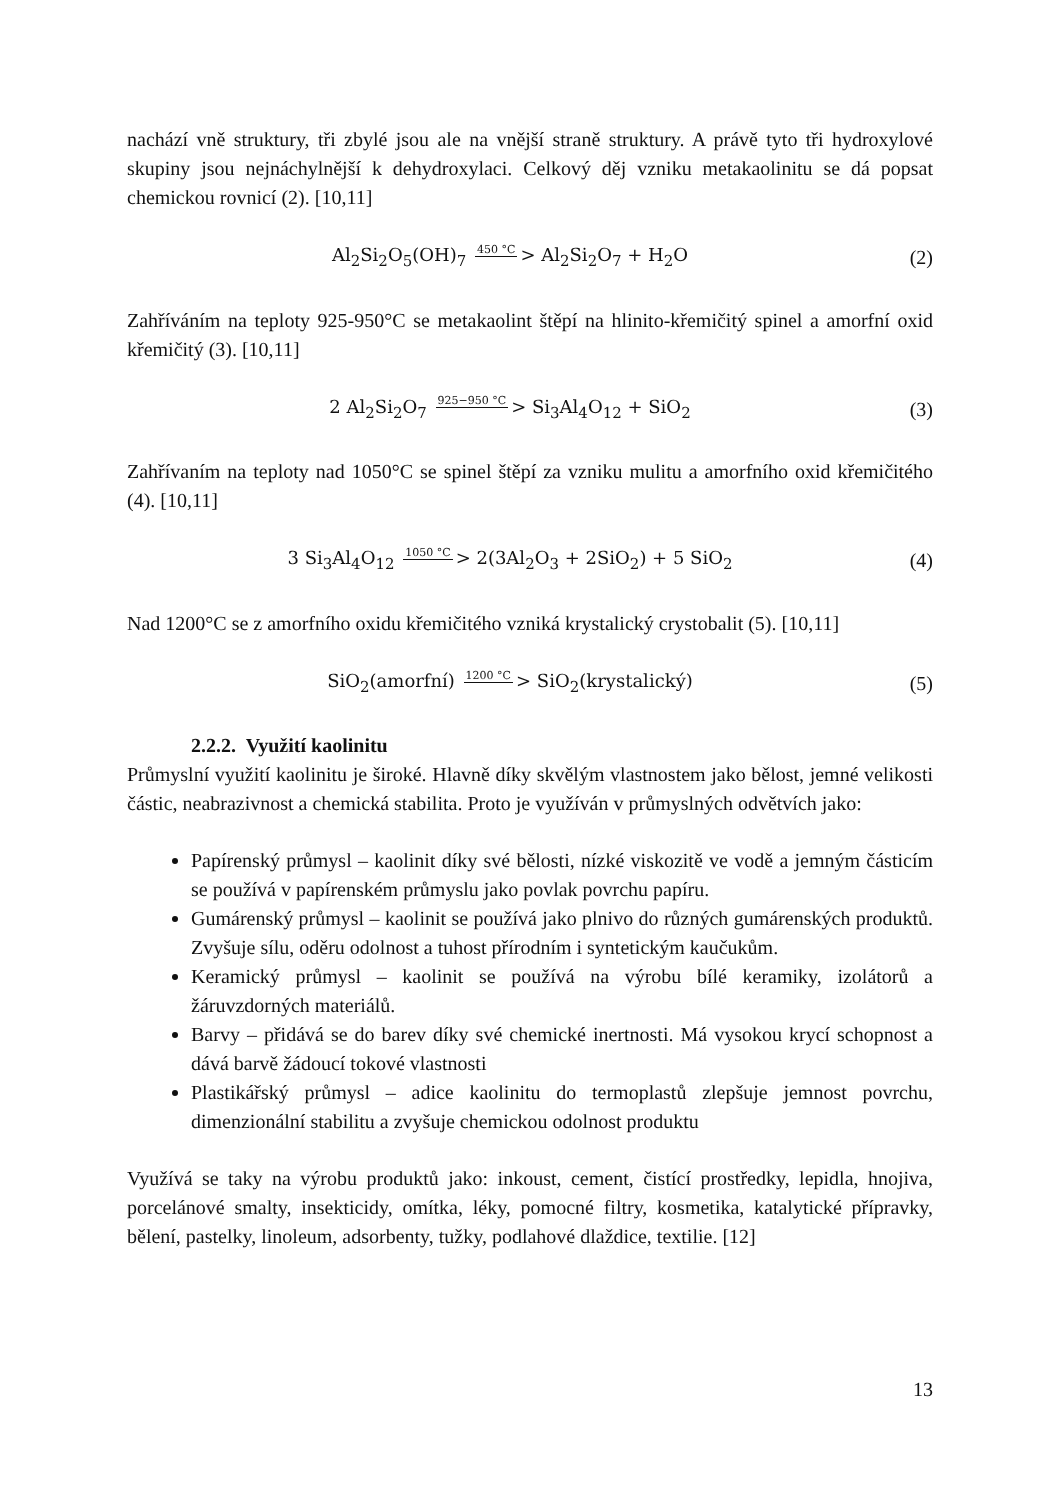nachází vně struktury, tři zbylé jsou ale na vnější straně struktury. A právě tyto tři hydroxylové skupiny jsou nejnáchylnější k dehydroxylaci. Celkový děj vzniku metakaolinitu se dá popsat chemickou rovnicí (2). [10,11]
Al<sub>2</sub>Si<sub>2</sub>O<sub>5</sub>(OH)<sub>7</sub> 450 °C > Al<sub>2</sub>Si<sub>2</sub>O<sub>7</sub> + H<sub>2</sub>O (2)
Zahříváním na teploty 925-950°C se metakaolint štěpí na hlinito-křemičitý spinel a amorfní oxid křemičitý (3). [10,11]
2 Al<sub>2</sub>Si<sub>2</sub>O<sub>7</sub> 925−950 °C > Si<sub>3</sub>Al<sub>4</sub>O<sub>12</sub> + SiO<sub>2</sub> (3)
Zahřívaním na teploty nad 1050°C se spinel štěpí za vzniku mulitu a amorfního oxid křemičitého (4). [10,11]
3 Si<sub>3</sub>Al<sub>4</sub>O<sub>12</sub> 1050 °C > 2(3Al<sub>2</sub>O<sub>3</sub> + 2SiO<sub>2</sub>) + 5 SiO<sub>2</sub> (4)
Nad 1200°C se z amorfního oxidu křemičitého vzniká krystalický crystobalit (5). [10,11]
SiO<sub>2</sub>(amorfní) 1200 °C > SiO<sub>2</sub>(krystalický) (5)
2.2.2. Využití kaolinitu
Průmyslní využití kaolinitu je široké. Hlavně díky skvělým vlastnostem jako bělost, jemné velikosti částic, neabrazivnost a chemická stabilita. Proto je využíván v průmyslných odvětvích jako:
Papírenský průmysl – kaolinit díky své bělosti, nízké viskozitě ve vodě a jemným částicím se používá v papírenském průmyslu jako povlak povrchu papíru.
Gumárenský průmysl – kaolinit se používá jako plnivo do různých gumárenských produktů. Zvyšuje sílu, oděru odolnost a tuhost přírodním i syntetickým kaučukům.
Keramický průmysl – kaolinit se používá na výrobu bílé keramiky, izolátorů a žáruvzdorných materiálů.
Barvy – přidává se do barev díky své chemické inertnosti. Má vysokou krycí schopnost a dává barvě žádoucí tokové vlastnosti
Plastikářský průmysl – adice kaolinitu do termoplastů zlepšuje jemnost povrchu, dimenzionální stabilitu a zvyšuje chemickou odolnost produktu
Využívá se taky na výrobu produktů jako: inkoust, cement, čistící prostředky, lepidla, hnojiva, porcelánové smalty, insekticidy, omítka, léky, pomocné filtry, kosmetika, katalytické přípravky, bělení, pastelky, linoleum, adsorbenty, tužky, podlahové dlaždice, textilie. [12]
13